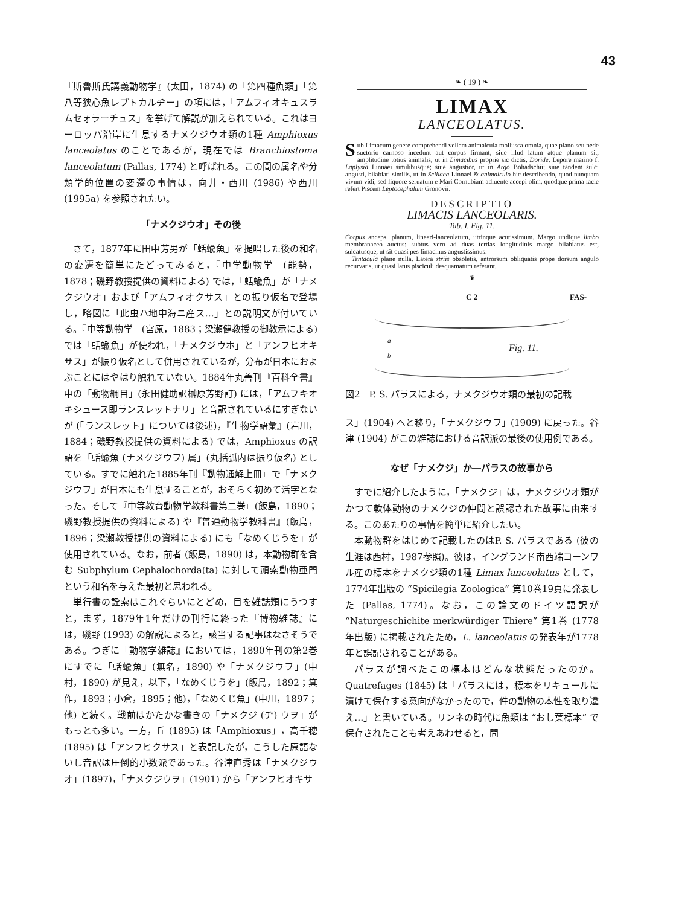43
『斯魯斯氏講義動物学』(太田，1874) の「第四種魚類」「第八等狭心魚レプトカルヂー」の項には，「アムフィオキュスラムセォラーチュス」を挙げて解説が加えられている。これはヨーロッパ沿岸に生息するナメクジウオ類の1種 Amphioxus lanceolatus のことであるが，現在では Branchiostoma lanceolatum (Pallas, 1774) と呼ばれる。この間の属名や分類学的位置の変遷の事情は，向井・西川 (1986) や西川 (1995a) を参照されたい。
「ナメクジウオ」その後
さて，1877年に田中芳男が「蛞蝓魚」を提唱した後の和名の変遷を簡単にたどってみると，『中学動物学』(能勢，1878；磯野教授提供の資料による) では，「蛞蝓魚」が「ナメクジウオ」および「アムフィオクサス」との振り仮名で登場し，略図に「此虫ハ地中海ニ産ス…」との説明文が付いている。『中等動物学』(宮原，1883；梁瀬健教授の御教示による) では「蛞蝓魚」が使われ，「ナメクジウホ」と「アンフヒオキサス」が振り仮名として併用されているが，分布が日本におよぶことにはやはり触れていない。1884年丸善刊『百科全書』中の「動物綱目」(永田健助訳榊原芳野訂) には，「アムフキオキシュース即ランスレットナリ」と音訳されているにすぎないが (「ランスレット」については後述)，『生物学語彙』(岩川，1884；磯野教授提供の資料による) では，Amphioxus の訳語を「蛞蝓魚 (ナメクジウヲ) 属」(丸括弧内は振り仮名) としている。すでに触れた1885年刊『動物通解上冊』で「ナメクジウヲ」が日本にも生息することが，おそらく初めて活字となった。そして『中等教育動物学教科書第二巻』(飯島，1890；磯野教授提供の資料による) や『普通動物学教科書』(飯島，1896；梁瀬教授提供の資料による) にも「なめくじうを」が使用されている。なお，前者 (飯島，1890) は，本動物群を含む Subphylum Cephalochorda(ta) に対して頭索動物亜門という和名を与えた最初と思われる。
単行書の詮索はこれぐらいにとどめ，目を雑誌類にうつすと，まず，1879年1年だけの刊行に終った『博物雑誌』には，磯野 (1993) の解説によると，該当する記事はなさそうである。つぎに『動物学雑誌』においては，1890年刊の第2巻にすでに「蛞蝓魚」(無名，1890) や「ナメクジウヲ」(中村，1890) が見え，以下，「なめくじうを」(飯島，1892；箕作，1893；小倉，1895；他)，「なめくじ魚」(中川，1897；他) と続く。戦前はかたかな書きの「ナメクジ (ヂ) ウヲ」がもっとも多い。一方，丘 (1895) は「Amphioxus」，高千穂 (1895) は「アンフヒクサス」と表記したが，こうした原語ないし音訳は圧倒的小数派であった。谷津直秀は「ナメクジウオ」(1897)，「ナメクジウヲ」(1901) から「アンフヒオキサ
❧ ( 19 ) ❧
LIMAX
LANCEOLATUS.
Sub Limacum genere comprehendi vellem animalcula mollusca omnia, quae plano seu pede suctorio carnoso incedunt aut corpus firmant, siue illud latum atque planum sit, amplitudine totius animalis, ut in Limacibus proprie sic dictis, Doride, Lepore marino f. Laplysia Linnaei similibusque; siue angustior, ut in Argo Bohadschii; siue tandem sulci angusti, bilabiati similis, ut in Scillaea Linnaei & animalculo hic describendo, quod nunquam vivum vidi, sed liquore seruatum e Mari Cornubiam adluente accepi olim, quodque prima facie refert Piscem Leptocephalum Gronovii.
DESCRIPTIO
LIMACIS LANCEOLARIS.
Tab. I. Fig. 11.
Corpus anceps, planum, lineari-lanceolatum, utrinque acutissimum. Margo undique limbo membranaceo auctus: subtus vero ad duas tertias longitudinis margo bilabiatus est, sulcatusque, ut sit quasi pes limacinus angustissimus.
Tentacula plane nulla. Latera striis obsoletis, antrorsum obliquatis prope dorsum angulo recurvatis, ut quasi latus pisciculi desquamatum referant.
❦
C 2 FAS-
a
Fig. 11.
b
図2　P. S. パラスによる，ナメクジウオ類の最初の記載
ス」(1904) へと移り，「ナメクジウヲ」(1909) に戻った。谷津 (1904) がこの雑誌における音訳派の最後の使用例である。
なぜ「ナメクジ」か―パラスの故事から
すでに紹介したように，「ナメクジ」は，ナメクジウオ類がかつて軟体動物のナメクジの仲間と誤認された故事に由来する。このあたりの事情を簡単に紹介したい。
本動物群をはじめて記載したのはP. S. パラスである (彼の生涯は西村，1987参照)。彼は，イングランド南西端コーンワル産の標本をナメクジ類の1種 Limax lanceolatus として，1774年出版の “Spicilegia Zoologica” 第10巻19頁に発表した (Pallas, 1774)。なお，この論文のドイツ語訳が “Naturgeschichite merkwürdiger Thiere” 第1巻 (1778年出版) に掲載されたため，L. lanceolatus の発表年が1778年と誤記されることがある。
パラスが調べたこの標本はどんな状態だったのか。Quatrefages (1845) は「パラスには，標本をリキュールに漬けて保存する意向がなかったので，件の動物の本性を取り違え…」と書いている。リンネの時代に魚類は “おし葉標本” で保存されたことも考えあわせると，問